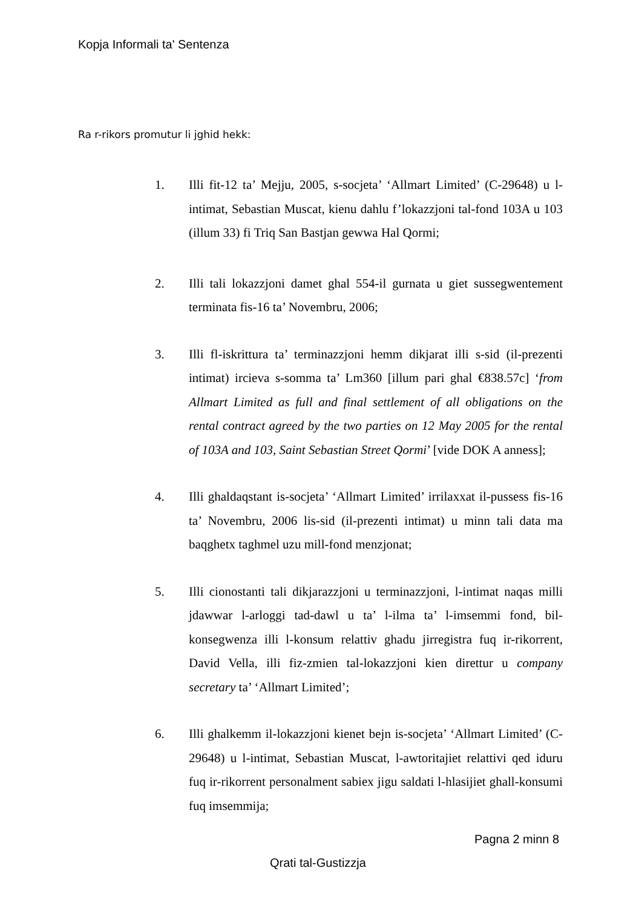Kopja Informali ta' Sentenza
Ra r-rikors promutur li jghid hekk:
1. Illi fit-12 ta’ Mejju, 2005, s-socjeta’ ‘Allmart Limited’ (C-29648) u l-intimat, Sebastian Muscat, kienu dahlu f’lokazzjoni tal-fond 103A u 103 (illum 33) fi Triq San Bastjan gewwa Hal Qormi;
2. Illi tali lokazzjoni damet ghal 554-il gurnata u giet sussegwentement terminata fis-16 ta’ Novembru, 2006;
3. Illi fl-iskrittura ta’ terminazzjoni hemm dikjarat illi s-sid (il-prezenti intimat) ircieva s-somma ta’ Lm360 [illum pari ghal €838.57c] ‘from Allmart Limited as full and final settlement of all obligations on the rental contract agreed by the two parties on 12 May 2005 for the rental of 103A and 103, Saint Sebastian Street Qormi’ [vide DOK A anness];
4. Illi ghaldaqstant is-socjeta’ ‘Allmart Limited’ irrilaxxat il-pussess fis-16 ta’ Novembru, 2006 lis-sid (il-prezenti intimat) u minn tali data ma baqghetx taghmel uzu mill-fond menzjonat;
5. Illi cionostanti tali dikjarazzjoni u terminazzjoni, l-intimat naqas milli jdawwar l-arloggi tad-dawl u ta’ l-ilma ta’ l-imsemmi fond, bil-konsegwenza illi l-konsum relattiv ghadu jirregistra fuq ir-rikorrent, David Vella, illi fiz-zmien tal-lokazzjoni kien direttur u company secretary ta’ ‘Allmart Limited’;
6. Illi ghalkemm il-lokazzjoni kienet bejn is-socjeta’ ‘Allmart Limited’ (C-29648) u l-intimat, Sebastian Muscat, l-awtoritajiet relattivi qed iduru fuq ir-rikorrent personalment sabiex jigu saldati l-hlasijiet ghall-konsumi fuq imsemmija;
Pagna 2 minn 8
Qrati tal-Gustizzja